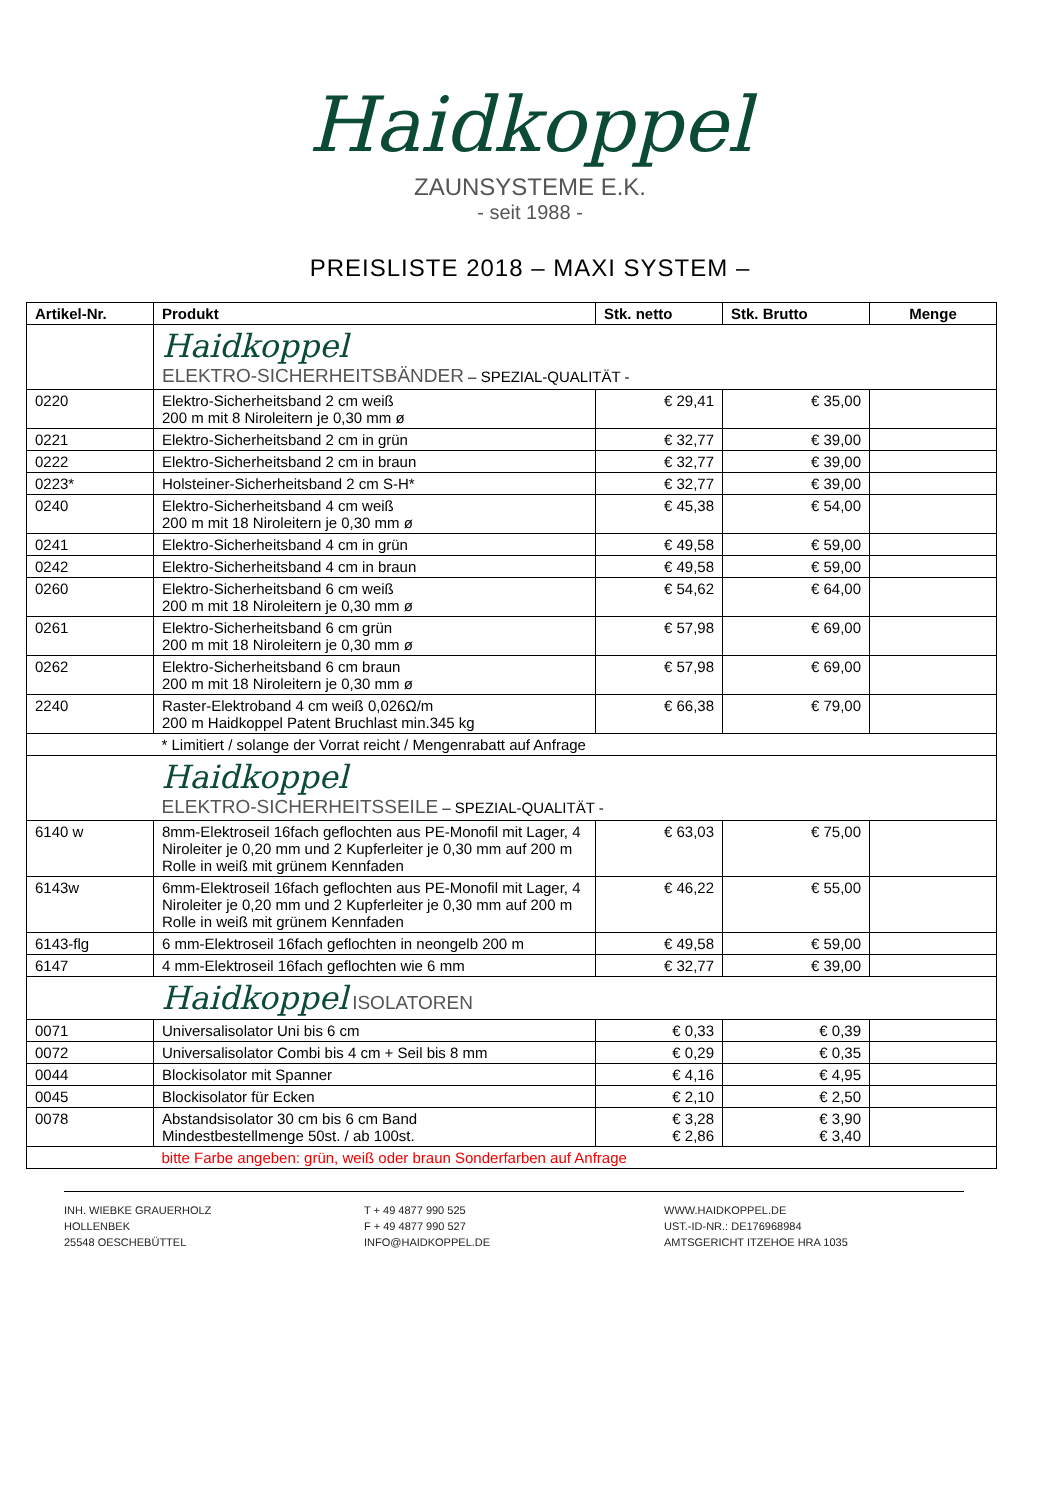Haidkoppel
ZAUNSYSTEME E.K.
- seit 1988 -
PREISLISTE 2018 – MAXI SYSTEM –
| Artikel-Nr. | Produkt | Stk. netto | Stk. Brutto | Menge |
| --- | --- | --- | --- | --- |
| | Haidkoppel ELEKTRO-SICHERHEITSBÄNDER – SPEZIAL-QUALITÄT - | | | |
| 0220 | Elektro-Sicherheitsband 2 cm weiß 200 m mit 8 Niroleitern je 0,30 mm ø | € 29,41 | € 35,00 | |
| 0221 | Elektro-Sicherheitsband 2 cm in grün | € 32,77 | € 39,00 | |
| 0222 | Elektro-Sicherheitsband 2 cm in braun | € 32,77 | € 39,00 | |
| 0223* | Holsteiner-Sicherheitsband 2 cm S-H* | € 32,77 | € 39,00 | |
| 0240 | Elektro-Sicherheitsband 4 cm weiß 200 m mit 18 Niroleitern je 0,30 mm ø | € 45,38 | € 54,00 | |
| 0241 | Elektro-Sicherheitsband 4 cm in grün | € 49,58 | € 59,00 | |
| 0242 | Elektro-Sicherheitsband 4 cm in braun | € 49,58 | € 59,00 | |
| 0260 | Elektro-Sicherheitsband 6 cm weiß 200 m mit 18 Niroleitern je 0,30 mm ø | € 54,62 | € 64,00 | |
| 0261 | Elektro-Sicherheitsband 6 cm grün 200 m mit 18 Niroleitern je 0,30 mm ø | € 57,98 | € 69,00 | |
| 0262 | Elektro-Sicherheitsband 6 cm braun 200 m mit 18 Niroleitern je 0,30 mm ø | € 57,98 | € 69,00 | |
| 2240 | Raster-Elektroband 4 cm weiß 0,026Ω/m 200 m Haidkoppel Patent Bruchlast min.345 kg | € 66,38 | € 79,00 | |
| | * Limitiert / solange der Vorrat reicht / Mengenrabatt auf Anfrage | | | |
| | Haidkoppel ELEKTRO-SICHERHEITSSEILE – SPEZIAL-QUALITÄT - | | | |
| 6140 w | 8mm-Elektroseil 16fach geflochten aus PE-Monofil mit Lager, 4 Niroleiter je 0,20 mm und 2 Kupferleiter je 0,30 mm auf 200 m Rolle in weiß mit grünem Kennfaden | € 63,03 | € 75,00 | |
| 6143w | 6mm-Elektroseil 16fach geflochten aus PE-Monofil mit Lager, 4 Niroleiter je 0,20 mm und 2 Kupferleiter je 0,30 mm auf 200 m Rolle in weiß mit grünem Kennfaden | € 46,22 | € 55,00 | |
| 6143-flg | 6 mm-Elektroseil 16fach geflochten in neongelb 200 m | € 49,58 | € 59,00 | |
| 6147 | 4 mm-Elektroseil 16fach geflochten wie 6 mm | € 32,77 | € 39,00 | |
| | Haidkoppel ISOLATOREN | | | |
| 0071 | Universalisolator Uni bis 6 cm | € 0,33 | € 0,39 | |
| 0072 | Universalisolator Combi bis 4 cm + Seil bis 8 mm | € 0,29 | € 0,35 | |
| 0044 | Blockisolator mit Spanner | € 4,16 | € 4,95 | |
| 0045 | Blockisolator für Ecken | € 2,10 | € 2,50 | |
| 0078 | Abstandsisolator 30 cm bis 6 cm Band Mindestbestellmenge 50st. / ab 100st. | € 3,28 € 2,86 | € 3,90 € 3,40 | |
| | bitte Farbe angeben: grün, weiß oder braun Sonderfarben auf Anfrage | | | |
INH. WIEBKE GRAUERHOLZ
HOLLENBEK
25548 OESCHEBÜTTEL
T + 49 4877 990 525
F + 49 4877 990 527
INFO@HAIDKOPPEL.DE
WWW.HAIDKOPPEL.DE
UST.-ID-NR.: DE176968984
AMTSGERICHT ITZEHOE HRA 1035